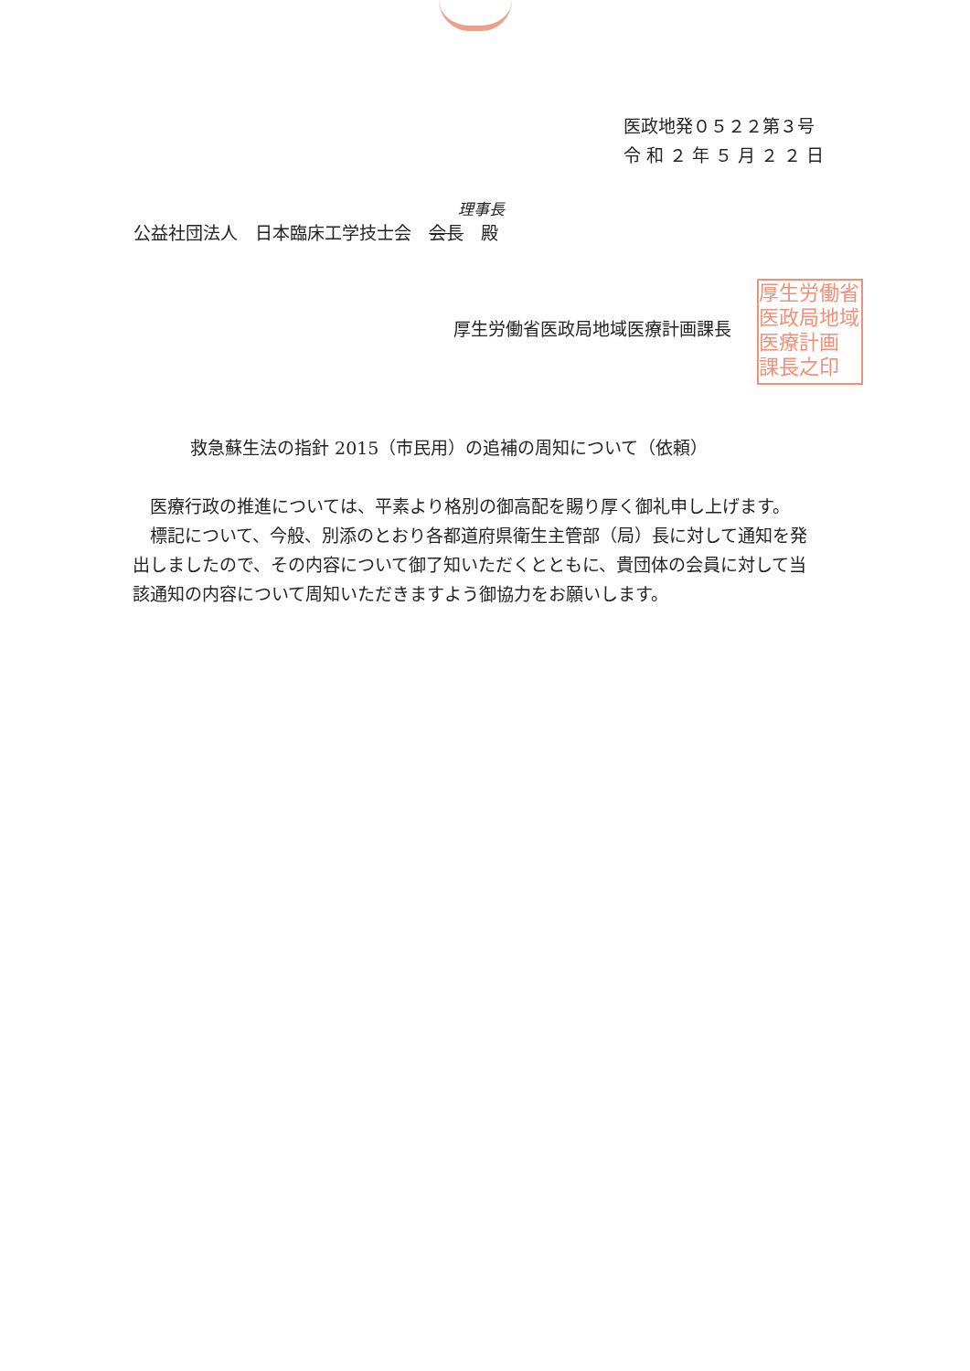医政地発０５２２第３号
令 和 ２ 年 ５ 月 ２ ２ 日
理事長
公益社団法人　日本臨床工学技士会　会長　殿
厚生労働省医政局地域医療計画課長
厚生労働省
医政局地域
医療計画
課長之印
救急蘇生法の指針 2015（市民用）の追補の周知について（依頼）
医療行政の推進については、平素より格別の御高配を賜り厚く御礼申し上げます。
標記について、今般、別添のとおり各都道府県衛生主管部（局）長に対して通知を発出しましたので、その内容について御了知いただくとともに、貴団体の会員に対して当該通知の内容について周知いただきますよう御協力をお願いします。